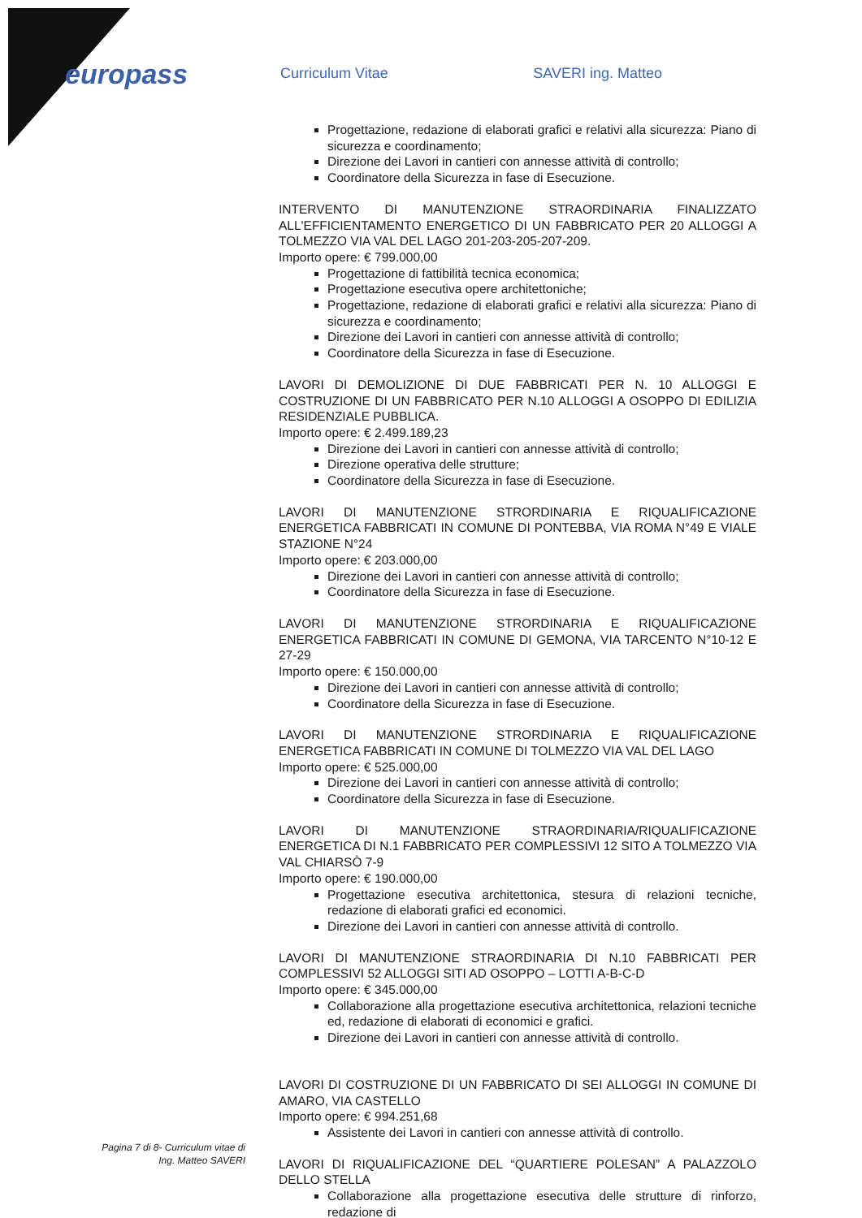europass Curriculum Vitae SAVERI ing. Matteo
Progettazione, redazione di elaborati grafici e relativi alla sicurezza: Piano di sicurezza e coordinamento;
Direzione dei Lavori in cantieri con annesse attività di controllo;
Coordinatore della Sicurezza in fase di Esecuzione.
INTERVENTO DI MANUTENZIONE STRAORDINARIA FINALIZZATO ALL'EFFICIENTAMENTO ENERGETICO DI UN FABBRICATO PER 20 ALLOGGI A TOLMEZZO VIA VAL DEL LAGO 201-203-205-207-209.
Importo opere: € 799.000,00
Progettazione di fattibilità tecnica economica;
Progettazione esecutiva opere architettoniche;
Progettazione, redazione di elaborati grafici e relativi alla sicurezza: Piano di sicurezza e coordinamento;
Direzione dei Lavori in cantieri con annesse attività di controllo;
Coordinatore della Sicurezza in fase di Esecuzione.
LAVORI DI DEMOLIZIONE DI DUE FABBRICATI PER N. 10 ALLOGGI E COSTRUZIONE DI UN FABBRICATO PER N.10 ALLOGGI A OSOPPO DI EDILIZIA RESIDENZIALE PUBBLICA.
Importo opere: € 2.499.189,23
Direzione dei Lavori in cantieri con annesse attività di controllo;
Direzione operativa delle strutture;
Coordinatore della Sicurezza in fase di Esecuzione.
LAVORI DI MANUTENZIONE STRORDINARIA E RIQUALIFICAZIONE ENERGETICA FABBRICATI IN COMUNE DI PONTEBBA, VIA ROMA N°49 E VIALE STAZIONE N°24
Importo opere: € 203.000,00
Direzione dei Lavori in cantieri con annesse attività di controllo;
Coordinatore della Sicurezza in fase di Esecuzione.
LAVORI DI MANUTENZIONE STRORDINARIA E RIQUALIFICAZIONE ENERGETICA FABBRICATI IN COMUNE DI GEMONA, VIA TARCENTO N°10-12 E 27-29
Importo opere: € 150.000,00
Direzione dei Lavori in cantieri con annesse attività di controllo;
Coordinatore della Sicurezza in fase di Esecuzione.
LAVORI DI MANUTENZIONE STRORDINARIA E RIQUALIFICAZIONE ENERGETICA FABBRICATI IN COMUNE DI TOLMEZZO VIA VAL DEL LAGO
Importo opere: € 525.000,00
Direzione dei Lavori in cantieri con annesse attività di controllo;
Coordinatore della Sicurezza in fase di Esecuzione.
LAVORI DI MANUTENZIONE STRAORDINARIA/RIQUALIFICAZIONE ENERGETICA DI N.1 FABBRICATO PER COMPLESSIVI 12 SITO A TOLMEZZO VIA VAL CHIARSÒ 7-9
Importo opere: € 190.000,00
Progettazione esecutiva architettonica, stesura di relazioni tecniche, redazione di elaborati grafici ed economici.
Direzione dei Lavori in cantieri con annesse attività di controllo.
LAVORI DI MANUTENZIONE STRAORDINARIA DI N.10 FABBRICATI PER COMPLESSIVI 52 ALLOGGI SITI AD OSOPPO – LOTTI A-B-C-D
Importo opere: € 345.000,00
Collaborazione alla progettazione esecutiva architettonica, relazioni tecniche ed, redazione di elaborati di economici e grafici.
Direzione dei Lavori in cantieri con annesse attività di controllo.
LAVORI DI COSTRUZIONE DI UN FABBRICATO DI SEI ALLOGGI IN COMUNE DI AMARO, VIA CASTELLO
Importo opere: € 994.251,68
Assistente dei Lavori in cantieri con annesse attività di controllo.
LAVORI DI RIQUALIFICAZIONE DEL “QUARTIERE POLESAN” A PALAZZOLO DELLO STELLA
Collaborazione alla progettazione esecutiva delle strutture di rinforzo, redazione di
Pagina 7 di 8- Curriculum vitae di
Ing. Matteo SAVERI